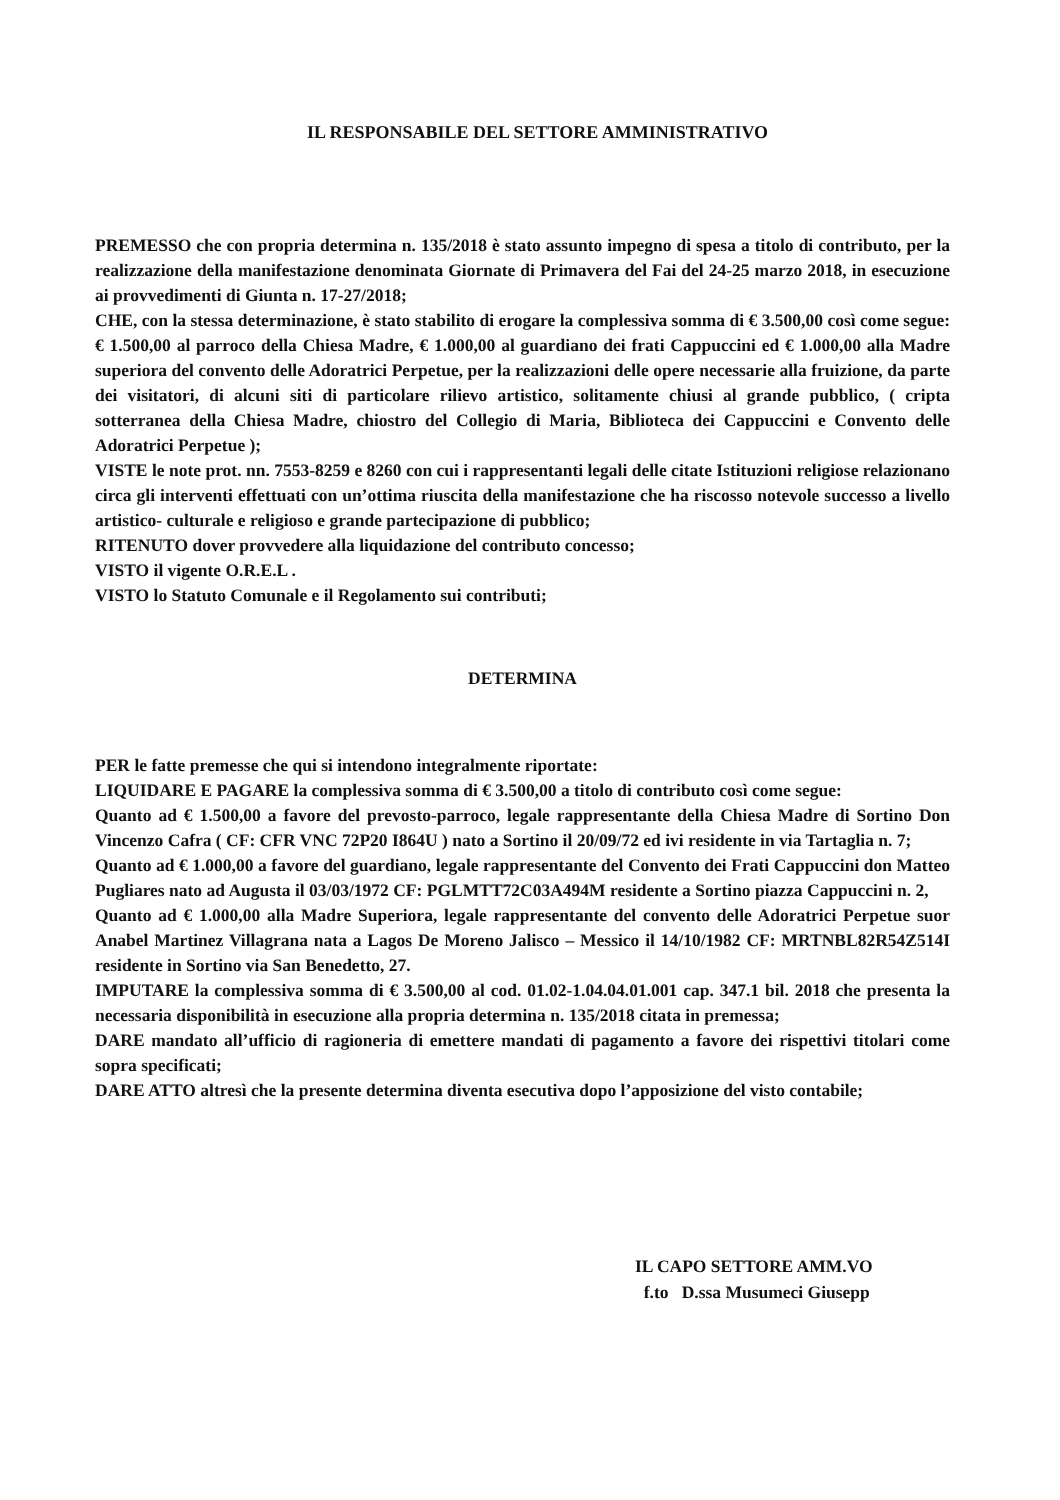IL RESPONSABILE DEL SETTORE AMMINISTRATIVO
PREMESSO che con propria determina n. 135/2018 è stato assunto impegno di spesa a titolo di contributo, per la realizzazione della manifestazione denominata Giornate di Primavera del Fai del 24-25 marzo 2018, in esecuzione ai provvedimenti di Giunta n. 17-27/2018;
CHE, con la stessa determinazione, è stato stabilito di erogare la complessiva somma di € 3.500,00 così come segue: € 1.500,00 al parroco della Chiesa Madre, € 1.000,00 al guardiano dei frati Cappuccini ed € 1.000,00 alla Madre superiora del convento delle Adoratrici Perpetue, per la realizzazioni delle opere necessarie alla fruizione, da parte dei visitatori, di alcuni siti di particolare rilievo artistico, solitamente chiusi al grande pubblico, ( cripta sotterranea della Chiesa Madre, chiostro del Collegio di Maria, Biblioteca dei Cappuccini e Convento delle Adoratrici Perpetue );
VISTE le note prot. nn. 7553-8259 e 8260 con cui i rappresentanti legali delle citate Istituzioni religiose relazionano circa gli interventi effettuati con un’ottima riuscita della manifestazione che ha riscosso notevole successo a livello artistico- culturale e religioso e grande partecipazione di pubblico;
RITENUTO dover provvedere alla liquidazione del contributo concesso;
VISTO il vigente O.R.E.L .
VISTO lo Statuto Comunale e il Regolamento sui contributi;
DETERMINA
PER le fatte premesse che qui si intendono integralmente riportate:
LIQUIDARE E PAGARE la complessiva somma di € 3.500,00 a titolo di contributo così come segue:
Quanto ad € 1.500,00 a favore del prevosto-parroco, legale rappresentante della Chiesa Madre di Sortino Don Vincenzo Cafra ( CF: CFR VNC 72P20 I864U ) nato a Sortino il 20/09/72 ed ivi residente in via Tartaglia n. 7;
Quanto ad € 1.000,00 a favore del guardiano, legale rappresentante del Convento dei Frati Cappuccini don Matteo Pugliares nato ad Augusta il 03/03/1972 CF: PGLMTT72C03A494M residente a Sortino piazza Cappuccini n. 2,
Quanto ad € 1.000,00 alla Madre Superiora, legale rappresentante del convento delle Adoratrici Perpetue suor Anabel Martinez Villagrana nata a Lagos De Moreno Jalisco – Messico il 14/10/1982 CF: MRTNBL82R54Z514I residente in Sortino via San Benedetto, 27.
IMPUTARE la complessiva somma di € 3.500,00 al cod. 01.02-1.04.04.01.001 cap. 347.1 bil. 2018 che presenta la necessaria disponibilità in esecuzione alla propria determina n. 135/2018 citata in premessa;
DARE mandato all’ufficio di ragioneria di emettere mandati di pagamento a favore dei rispettivi titolari come sopra specificati;
DARE ATTO altresì che la presente determina diventa esecutiva dopo l’apposizione del visto contabile;
IL CAPO SETTORE AMM.VO
f.to D.ssa Musumeci Giusepp